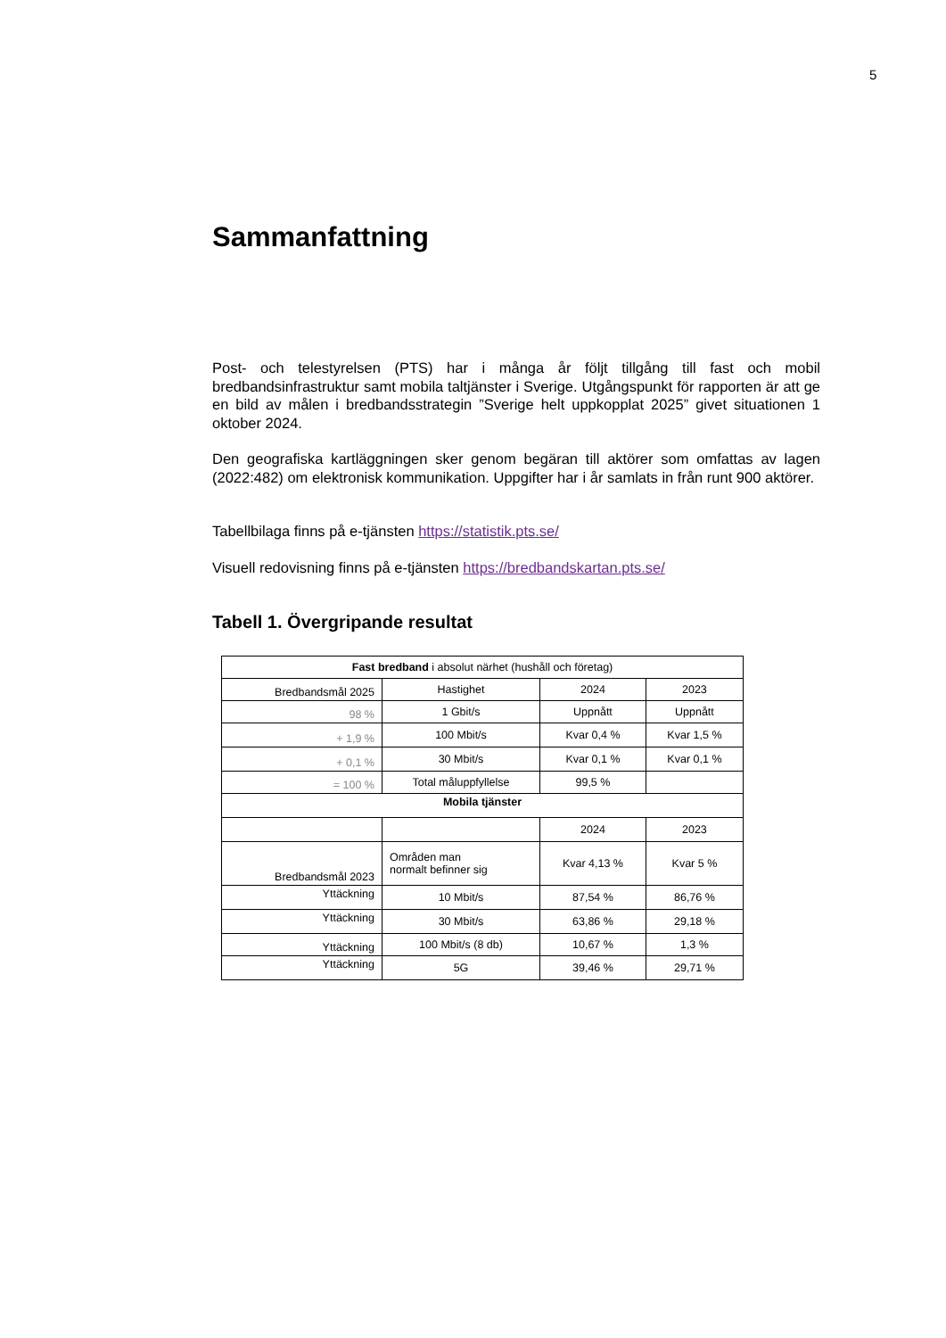5
Sammanfattning
Post- och telestyrelsen (PTS) har i många år följt tillgång till fast och mobil bredbandsinfrastruktur samt mobila taltjänster i Sverige. Utgångspunkt för rapporten är att ge en bild av målen i bredbandsstrategin ”Sverige helt uppkopplat 2025” givet situationen 1 oktober 2024.
Den geografiska kartläggningen sker genom begäran till aktörer som omfattas av lagen (2022:482) om elektronisk kommunikation. Uppgifter har i år samlats in från runt 900 aktörer.
Tabellbilaga finns på e-tjänsten https://statistik.pts.se/
Visuell redovisning finns på e-tjänsten https://bredbandskartan.pts.se/
Tabell 1. Övergripande resultat
| Fast bredband i absolut närhet (hushåll och företag) | | | |
| Bredbandsmål 2025 | Hastighet | 2024 | 2023 |
| 98 % | 1 Gbit/s | Uppnått | Uppnått |
| + 1,9 % | 100 Mbit/s | Kvar 0,4 % | Kvar 1,5 % |
| + 0,1 % | 30 Mbit/s | Kvar 0,1 % | Kvar 0,1 % |
| = 100 % | Total måluppfyllelse | 99,5 % | |
| Mobila tjänster | | | |
| | | 2024 | 2023 |
| Bredbandsmål 2023 | Områden man normalt befinner sig | Kvar 4,13 % | Kvar 5 % |
| Yttäckning | 10 Mbit/s | 87,54 % | 86,76 % |
| Yttäckning | 30 Mbit/s | 63,86 % | 29,18 % |
| Yttäckning | 100 Mbit/s (8 db) | 10,67 % | 1,3 % |
| Yttäckning | 5G | 39,46 % | 29,71 % |